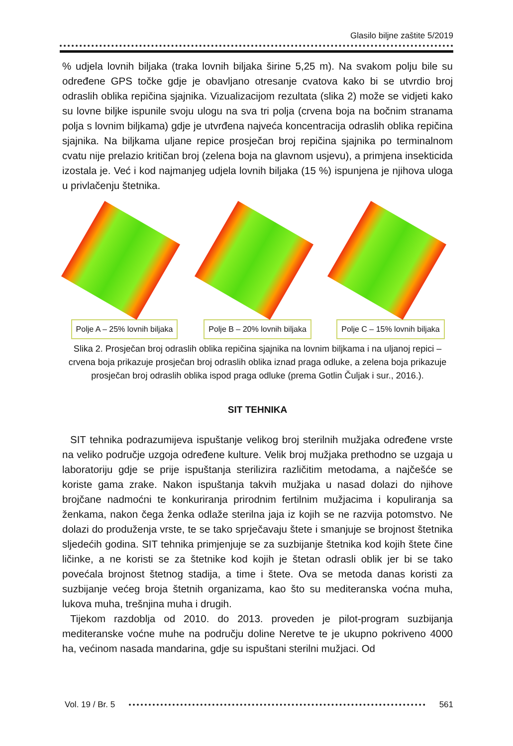Glasilo biljne zaštite 5/2019
% udjela lovnih biljaka (traka lovnih biljaka širine 5,25 m). Na svakom polju bile su određene GPS točke gdje je obavljano otresanje cvatova kako bi se utvrdio broj odraslih oblika repičina sjajnika. Vizualizacijom rezultata (slika 2) može se vidjeti kako su lovne biljke ispunile svoju ulogu na sva tri polja (crvena boja na bočnim stranama polja s lovnim biljkama) gdje je utvrđena najveća koncentracija odraslih oblika repičina sjajnika. Na biljkama uljane repice prosječan broj repičina sjajnika po terminalnom cvatu nije prelazio kritičan broj (zelena boja na glavnom usjevu), a primjena insekticida izostala je. Već i kod najmanjeg udjela lovnih biljaka (15 %) ispunjena je njihova uloga u privlačenju štetnika.
Polje A – 25% lovnih biljaka
Polje B – 20% lovnih biljaka
Polje C – 15% lovnih biljaka
Slika 2. Prosječan broj odraslih oblika repičina sjajnika na lovnim biljkama i na uljanoj repici – crvena boja prikazuje prosječan broj odraslih oblika iznad praga odluke, a zelena boja prikazuje prosječan broj odraslih oblika ispod praga odluke (prema Gotlin Čuljak i sur., 2016.).
SIT TEHNIKA
SIT tehnika podrazumijeva ispuštanje velikog broj sterilnih mužjaka određene vrste na veliko područje uzgoja određene kulture. Velik broj mužjaka prethodno se uzgaja u laboratoriju gdje se prije ispuštanja sterilizira različitim metodama, a najčešće se koriste gama zrake. Nakon ispuštanja takvih mužjaka u nasad dolazi do njihove brojčane nadmoćni te konkuriranja prirodnim fertilnim mužjacima i kopuliranja sa ženkama, nakon čega ženka odlaže sterilna jaja iz kojih se ne razvija potomstvo. Ne dolazi do produženja vrste, te se tako sprječavaju štete i smanjuje se brojnost štetnika sljedećih godina. SIT tehnika primjenjuje se za suzbijanje štetnika kod kojih štete čine ličinke, a ne koristi se za štetnike kod kojih je štetan odrasli oblik jer bi se tako povećala brojnost štetnog stadija, a time i štete. Ova se metoda danas koristi za suzbijanje većeg broja štetnih organizama, kao što su mediteranska voćna muha, lukova muha, trešnjina muha i drugih.
Tijekom razdoblja od 2010. do 2013. proveden je pilot-program suzbijanja mediteranske voćne muhe na području doline Neretve te je ukupno pokriveno 4000 ha, većinom nasada mandarina, gdje su ispuštani sterilni mužjaci. Od
Vol. 19 / Br. 5 561